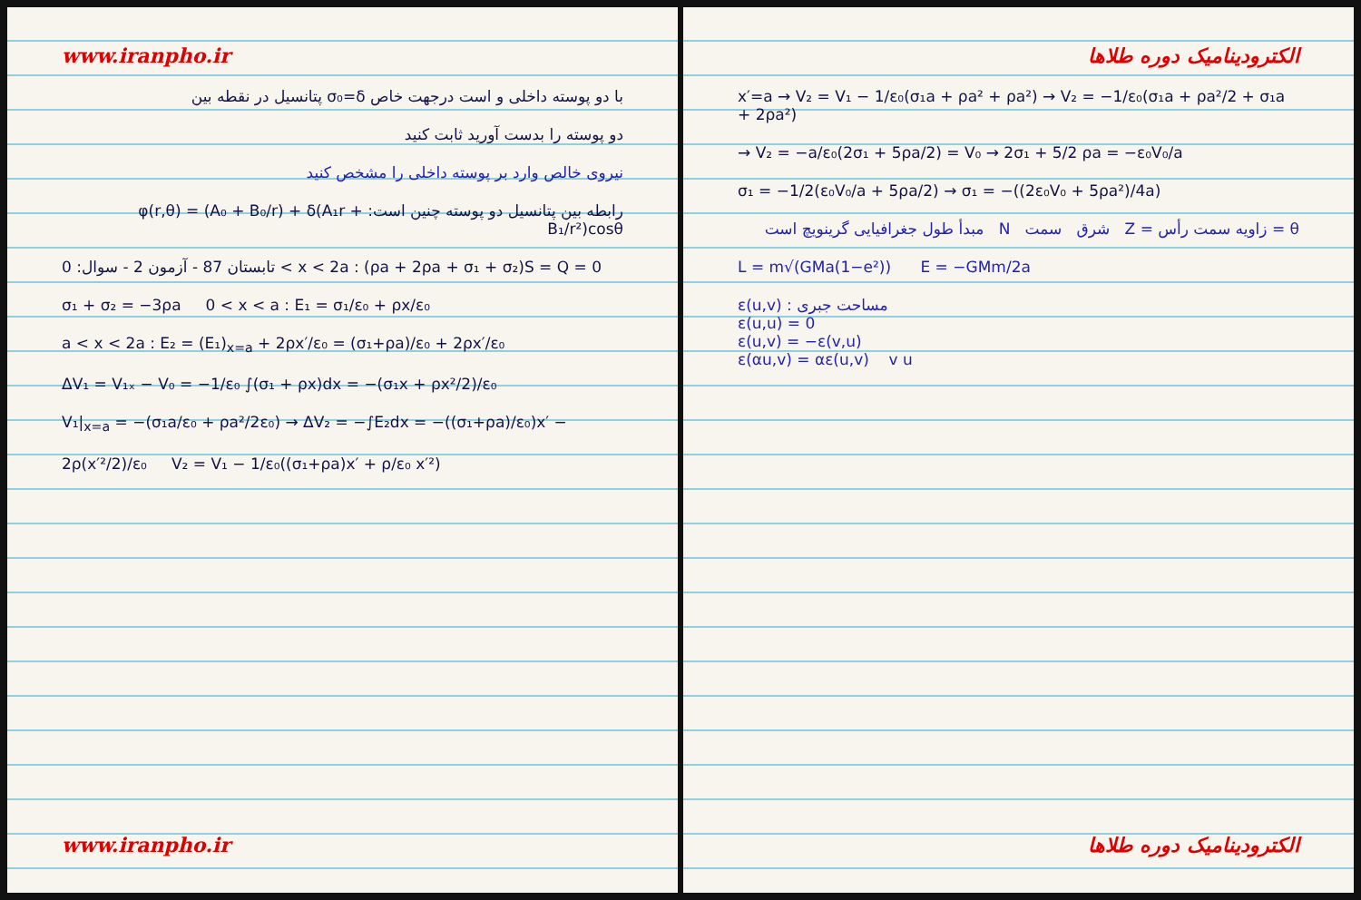www.iranpho.ir
با دو پوسته داخلی و است درجهت خاص σ₀=δ پتانسیل در نقطه بین
دو پوسته را بدست آورید ثابت کنید
نیروی خالص وارد بر پوسته داخلی را مشخص کنید
رابطه بین پتانسیل دو پوسته چنین است: φ(r,θ) = (A₀ + B₀/r) + δ(A₁r + B₁/r²)cosθ
تابستان 87 - آزمون 2 - سوال: 0 < x < 2a : (ρa + 2ρa + σ₁ + σ₂)S = Q = 0
σ₁ + σ₂ = −3ρa 0 < x < a : E₁ = σ₁/ε₀ + ρx/ε₀
a < x < 2a : E₂ = (E₁)<sub>x=a</sub> + 2ρx′/ε₀ = (σ₁+ρa)/ε₀ + 2ρx′/ε₀
ΔV₁ = V₁ₓ − V₀ = −1/ε₀ ∫(σ₁ + ρx)dx = −(σ₁x + ρx²/2)/ε₀
V₁|<sub>x=a</sub> = −(σ₁a/ε₀ + ρa²/2ε₀) → ΔV₂ = −∫E₂dx = −((σ₁+ρa)/ε₀)x′ −
2ρ(x′²/2)/ε₀ V₂ = V₁ − 1/ε₀((σ₁+ρa)x′ + ρ/ε₀ x′²)
www.iranpho.ir
الکترودینامیک دوره طلاها
x′=a → V₂ = V₁ − 1/ε₀(σ₁a + ρa² + ρa²) → V₂ = −1/ε₀(σ₁a + ρa²/2 + σ₁a + 2ρa²)
→ V₂ = −a/ε₀(2σ₁ + 5ρa/2) = V₀ → 2σ₁ + 5/2 ρa = −ε₀V₀/a
σ₁ = −1/2(ε₀V₀/a + 5ρa/2) → σ₁ = −((2ε₀V₀ + 5ρa²)/4a)
θ = زاویه سمت رأس = Z شرق سمت N مبدأ طول جغرافیایی گرینویچ است
L = m√(GMa(1−e²)) E = −GMm/2a
ε(u,v) : مساحت جبری
ε(u,u) = 0
ε(u,v) = −ε(v,u)
ε(αu,v) = αε(u,v) v u
الکترودینامیک دوره طلاها